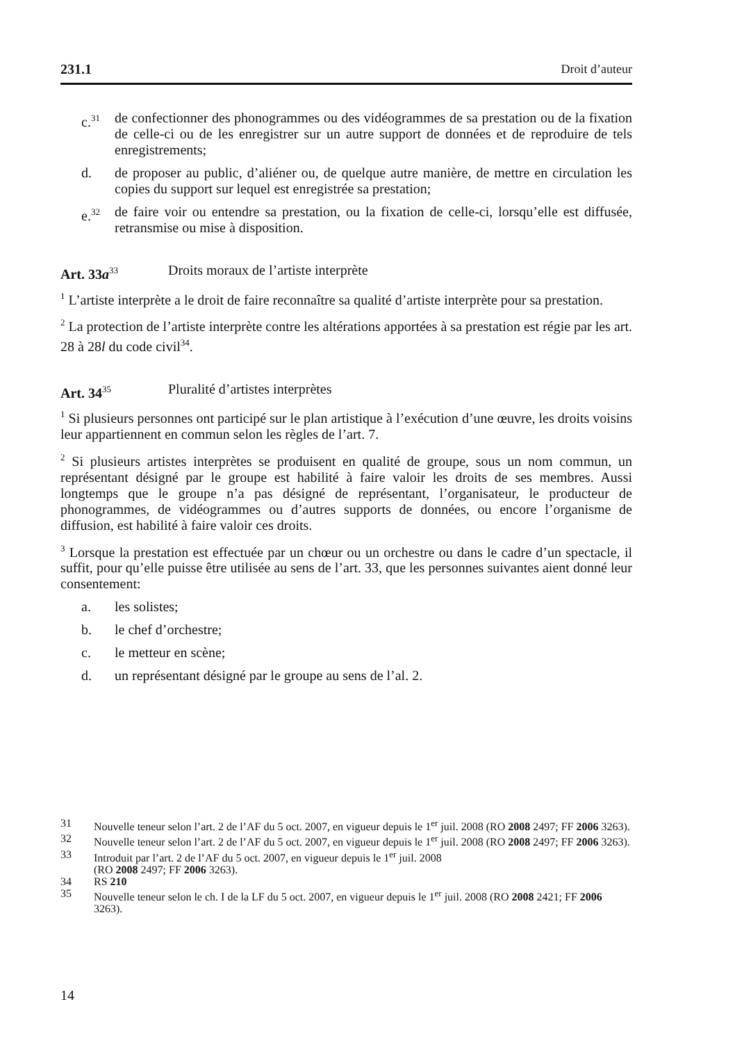231.1 Droit d’auteur
c.<sup>31</sup> de confectionner des phonogrammes ou des vidéogrammes de sa prestation ou de la fixation de celle-ci ou de les enregistrer sur un autre support de données et de reproduire de tels enregistrements;
d. de proposer au public, d’aliéner ou, de quelque autre manière, de mettre en circulation les copies du support sur lequel est enregistrée sa prestation;
e.<sup>32</sup> de faire voir ou entendre sa prestation, ou la fixation de celle-ci, lorsqu’elle est diffusée, retransmise ou mise à disposition.
Art. 33a<sup>33</sup> Droits moraux de l’artiste interprète
<sup>1</sup> L’artiste interprète a le droit de faire reconnaître sa qualité d’artiste interprète pour sa prestation.
<sup>2</sup> La protection de l’artiste interprète contre les altérations apportées à sa prestation est régie par les art. 28 à 28l du code civil<sup>34</sup>.
Art. 34<sup>35</sup> Pluralité d’artistes interprètes
<sup>1</sup> Si plusieurs personnes ont participé sur le plan artistique à l’exécution d’une œuvre, les droits voisins leur appartiennent en commun selon les règles de l’art. 7.
<sup>2</sup> Si plusieurs artistes interprètes se produisent en qualité de groupe, sous un nom commun, un représentant désigné par le groupe est habilité à faire valoir les droits de ses membres. Aussi longtemps que le groupe n’a pas désigné de représentant, l’organisateur, le producteur de phonogrammes, de vidéogrammes ou d’autres supports de données, ou encore l’organisme de diffusion, est habilité à faire valoir ces droits.
<sup>3</sup> Lorsque la prestation est effectuée par un chœur ou un orchestre ou dans le cadre d’un spectacle, il suffit, pour qu’elle puisse être utilisée au sens de l’art. 33, que les personnes suivantes aient donné leur consentement:
a. les solistes;
b. le chef d’orchestre;
c. le metteur en scène;
d. un représentant désigné par le groupe au sens de l’al. 2.
31 Nouvelle teneur selon l’art. 2 de l’AF du 5 oct. 2007, en vigueur depuis le 1<sup>er</sup> juil. 2008 (RO 2008 2497; FF 2006 3263).
32 Nouvelle teneur selon l’art. 2 de l’AF du 5 oct. 2007, en vigueur depuis le 1<sup>er</sup> juil. 2008 (RO 2008 2497; FF 2006 3263).
33 Introduit par l’art. 2 de l’AF du 5 oct. 2007, en vigueur depuis le 1<sup>er</sup> juil. 2008
(RO 2008 2497; FF 2006 3263).
34 RS 210
35 Nouvelle teneur selon le ch. I de la LF du 5 oct. 2007, en vigueur depuis le 1<sup>er</sup> juil. 2008 (RO 2008 2421; FF 2006 3263).
14